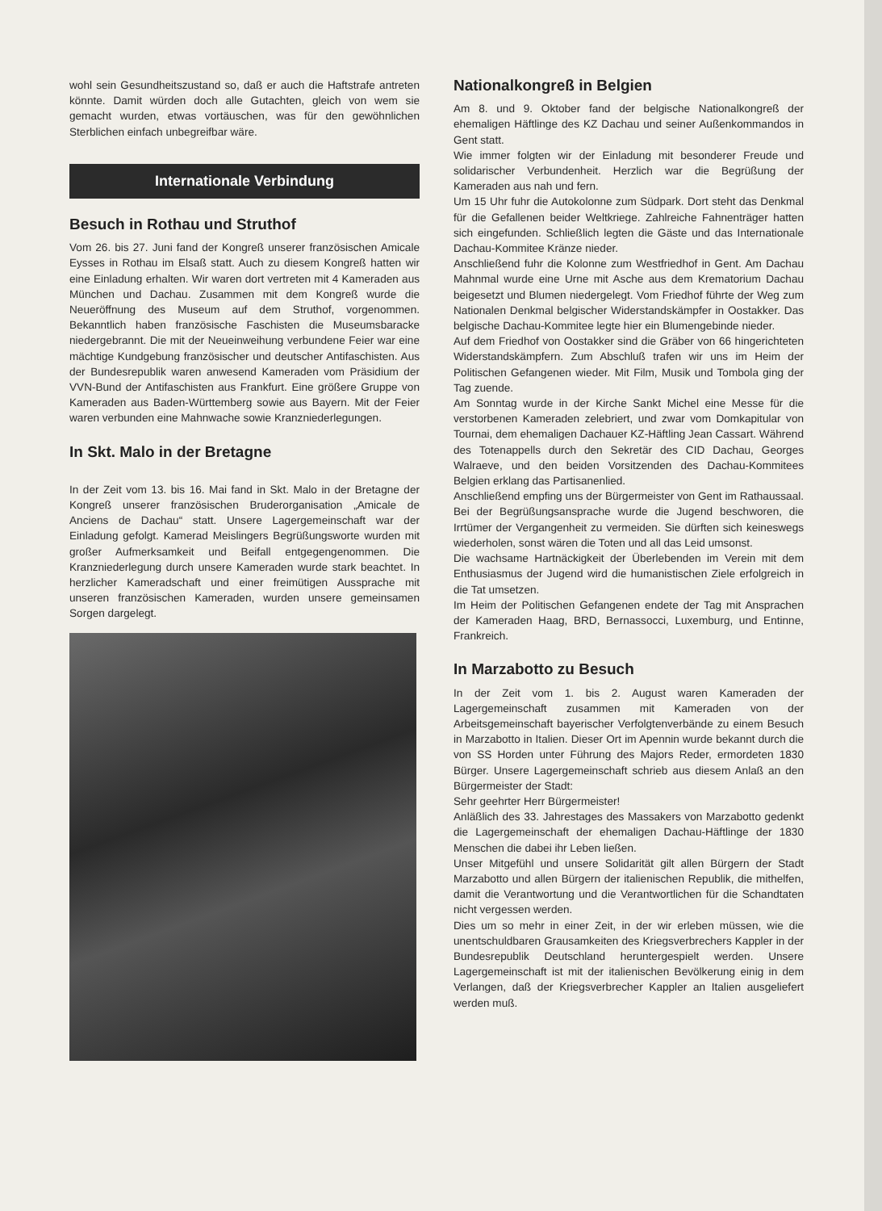wohl sein Gesundheitszustand so, daß er auch die Haftstrafe antreten könnte. Damit würden doch alle Gutachten, gleich von wem sie gemacht wurden, etwas vortäuschen, was für den gewöhnlichen Sterblichen einfach unbegreifbar wäre.
Internationale Verbindung
Besuch in Rothau und Struthof
Vom 26. bis 27. Juni fand der Kongreß unserer französischen Amicale Eysses in Rothau im Elsaß statt. Auch zu diesem Kongreß hatten wir eine Einladung erhalten. Wir waren dort vertreten mit 4 Kameraden aus München und Dachau. Zusammen mit dem Kongreß wurde die Neueröffnung des Museum auf dem Struthof, vorgenommen. Bekanntlich haben französische Faschisten die Museumsbaracke niedergebrannt. Die mit der Neueinweihung verbundene Feier war eine mächtige Kundgebung französischer und deutscher Antifaschisten. Aus der Bundesrepublik waren anwesend Kameraden vom Präsidium der VVN-Bund der Antifaschisten aus Frankfurt. Eine größere Gruppe von Kameraden aus Baden-Württemberg sowie aus Bayern. Mit der Feier waren verbunden eine Mahnwache sowie Kranzniederlegungen.
In Skt. Malo in der Bretagne
In der Zeit vom 13. bis 16. Mai fand in Skt. Malo in der Bretagne der Kongreß unserer französischen Bruderorganisation „Amicale de Anciens de Dachau“ statt. Unsere Lagergemeinschaft war der Einladung gefolgt. Kamerad Meislingers Begrüßungsworte wurden mit großer Aufmerksamkeit und Beifall entgegengenommen. Die Kranzniederlegung durch unsere Kameraden wurde stark beachtet. In herzlicher Kameradschaft und einer freimütigen Aussprache mit unseren französischen Kameraden, wurden unsere gemeinsamen Sorgen dargelegt.
Nationalkongreß in Belgien
Am 8. und 9. Oktober fand der belgische Nationalkongreß der ehemaligen Häftlinge des KZ Dachau und seiner Außenkommandos in Gent statt.
Wie immer folgten wir der Einladung mit besonderer Freude und solidarischer Verbundenheit. Herzlich war die Begrüßung der Kameraden aus nah und fern.
Um 15 Uhr fuhr die Autokolonne zum Südpark. Dort steht das Denkmal für die Gefallenen beider Weltkriege. Zahlreiche Fahnenträger hatten sich eingefunden. Schließlich legten die Gäste und das Internationale Dachau-Kommitee Kränze nieder.
Anschließend fuhr die Kolonne zum Westfriedhof in Gent. Am Dachau Mahnmal wurde eine Urne mit Asche aus dem Krematorium Dachau beigesetzt und Blumen niedergelegt. Vom Friedhof führte der Weg zum Nationalen Denkmal belgischer Widerstandskämpfer in Oostakker. Das belgische Dachau-Kommitee legte hier ein Blumengebinde nieder.
Auf dem Friedhof von Oostakker sind die Gräber von 66 hingerichteten Widerstandskämpfern. Zum Abschluß trafen wir uns im Heim der Politischen Gefangenen wieder. Mit Film, Musik und Tombola ging der Tag zuende.
Am Sonntag wurde in der Kirche Sankt Michel eine Messe für die verstorbenen Kameraden zelebriert, und zwar vom Domkapitular von Tournai, dem ehemaligen Dachauer KZ-Häftling Jean Cassart. Während des Totenappells durch den Sekretär des CID Dachau, Georges Walraeve, und den beiden Vorsitzenden des Dachau-Kommitees Belgien erklang das Partisanenlied.
Anschließend empfing uns der Bürgermeister von Gent im Rathaussaal. Bei der Begrüßungsansprache wurde die Jugend beschworen, die Irrtümer der Vergangenheit zu vermeiden. Sie dürften sich keineswegs wiederholen, sonst wären die Toten und all das Leid umsonst.
Die wachsame Hartnäckigkeit der Überlebenden im Verein mit dem Enthusiasmus der Jugend wird die humanistischen Ziele erfolgreich in die Tat umsetzen.
Im Heim der Politischen Gefangenen endete der Tag mit Ansprachen der Kameraden Haag, BRD, Bernassocci, Luxemburg, und Entinne, Frankreich.
In Marzabotto zu Besuch
In der Zeit vom 1. bis 2. August waren Kameraden der Lagergemeinschaft zusammen mit Kameraden von der Arbeitsgemeinschaft bayerischer Verfolgtenverbände zu einem Besuch in Marzabotto in Italien. Dieser Ort im Apennin wurde bekannt durch die von SS Horden unter Führung des Majors Reder, ermordeten 1830 Bürger. Unsere Lagergemeinschaft schrieb aus diesem Anlaß an den Bürgermeister der Stadt:
Sehr geehrter Herr Bürgermeister!
Anläßlich des 33. Jahrestages des Massakers von Marzabotto gedenkt die Lagergemeinschaft der ehemaligen Dachau-Häftlinge der 1830 Menschen die dabei ihr Leben ließen.
Unser Mitgefühl und unsere Solidarität gilt allen Bürgern der Stadt Marzabotto und allen Bürgern der italienischen Republik, die mithelfen, damit die Verantwortung und die Verantwortlichen für die Schandtaten nicht vergessen werden.
Dies um so mehr in einer Zeit, in der wir erleben müssen, wie die unentschuldbaren Grausamkeiten des Kriegsverbrechers Kappler in der Bundesrepublik Deutschland heruntergespielt werden. Unsere Lagergemeinschaft ist mit der italienischen Bevölkerung einig in dem Verlangen, daß der Kriegsverbrecher Kappler an Italien ausgeliefert werden muß.